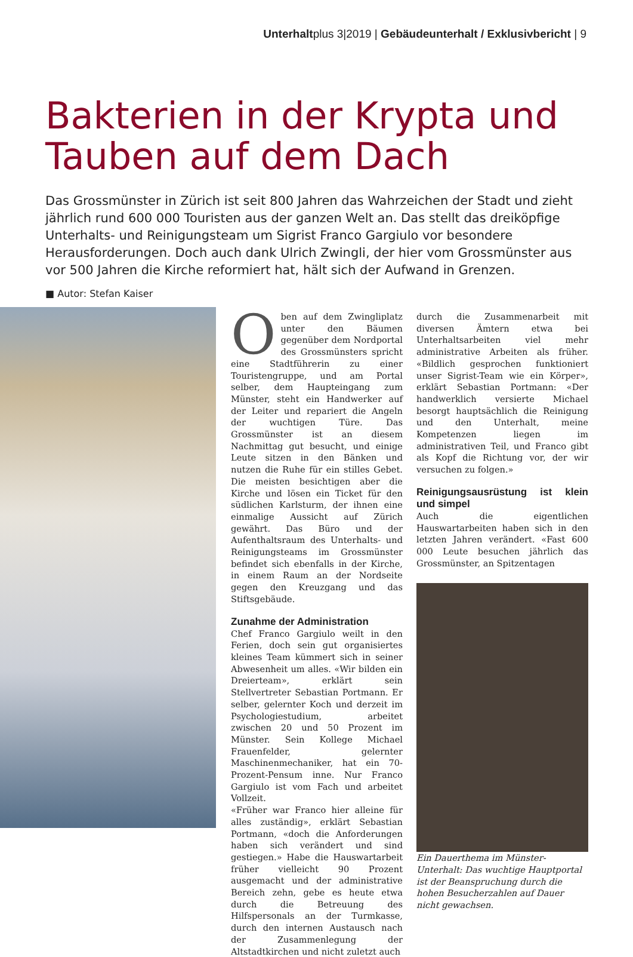Unterhaltplus 3|2019 | Gebäudeunterhalt / Exklusivbericht | 9
Bakterien in der Krypta und
Tauben auf dem Dach
Das Grossmünster in Zürich ist seit 800 Jahren das Wahrzeichen der Stadt und zieht jährlich rund 600 000 Touristen aus der ganzen Welt an. Das stellt das dreiköpfige Unterhalts- und Reinigungsteam um Sigrist Franco Gargiulo vor besondere Herausforderungen. Doch auch dank Ulrich Zwingli, der hier vom Grossmünster aus vor 500 Jahren die Kirche reformiert hat, hält sich der Aufwand in Grenzen.
■ Autor: Stefan Kaiser
Oben auf dem Zwingliplatz unter den Bäumen gegenüber dem Nordportal des Grossmünsters spricht eine Stadtführerin zu einer Touristengruppe, und am Portal selber, dem Haupteingang zum Münster, steht ein Handwerker auf der Leiter und repariert die Angeln der wuchtigen Türe. Das Grossmünster ist an diesem Nachmittag gut besucht, und einige Leute sitzen in den Bänken und nutzen die Ruhe für ein stilles Gebet. Die meisten besichtigen aber die Kirche und lösen ein Ticket für den südlichen Karlsturm, der ihnen eine einmalige Aussicht auf Zürich gewährt. Das Büro und der Aufenthaltsraum des Unterhalts- und Reinigungsteams im Grossmünster befindet sich ebenfalls in der Kirche, in einem Raum an der Nordseite gegen den Kreuzgang und das Stiftsgebäude.
Zunahme der Administration
Chef Franco Gargiulo weilt in den Ferien, doch sein gut organisiertes kleines Team kümmert sich in seiner Abwesenheit um alles. «Wir bilden ein Dreierteam», erklärt sein Stellvertreter Sebastian Portmann. Er selber, gelernter Koch und derzeit im Psychologiestudium, arbeitet zwischen 20 und 50 Prozent im Münster. Sein Kollege Michael Frauenfelder, gelernter Maschinenmechaniker, hat ein 70-Prozent-Pensum inne. Nur Franco Gargiulo ist vom Fach und arbeitet Vollzeit.
«Früher war Franco hier alleine für alles zuständig», erklärt Sebastian Portmann, «doch die Anforderungen haben sich verändert und sind gestiegen.» Habe die Hauswartarbeit früher vielleicht 90 Prozent ausgemacht und der administrative Bereich zehn, gebe es heute etwa durch die Betreuung des Hilfspersonals an der Turmkasse, durch den internen Austausch nach der Zusammenlegung der Altstadtkirchen und nicht zuletzt auch
durch die Zusammenarbeit mit diversen Ämtern etwa bei Unterhaltsarbeiten viel mehr administrative Arbeiten als früher. «Bildlich gesprochen funktioniert unser Sigrist-Team wie ein Körper», erklärt Sebastian Portmann: «Der handwerklich versierte Michael besorgt hauptsächlich die Reinigung und den Unterhalt, meine Kompetenzen liegen im administrativen Teil, und Franco gibt als Kopf die Richtung vor, der wir versuchen zu folgen.»
Reinigungsausrüstung ist klein und simpel
Auch die eigentlichen Hauswartarbeiten haben sich in den letzten Jahren verändert. «Fast 600 000 Leute besuchen jährlich das Grossmünster, an Spitzentagen
Ein Dauerthema im Münster-Unterhalt: Das wuchtige Hauptportal ist der Beanspruchung durch die hohen Besucherzahlen auf Dauer nicht gewachsen.